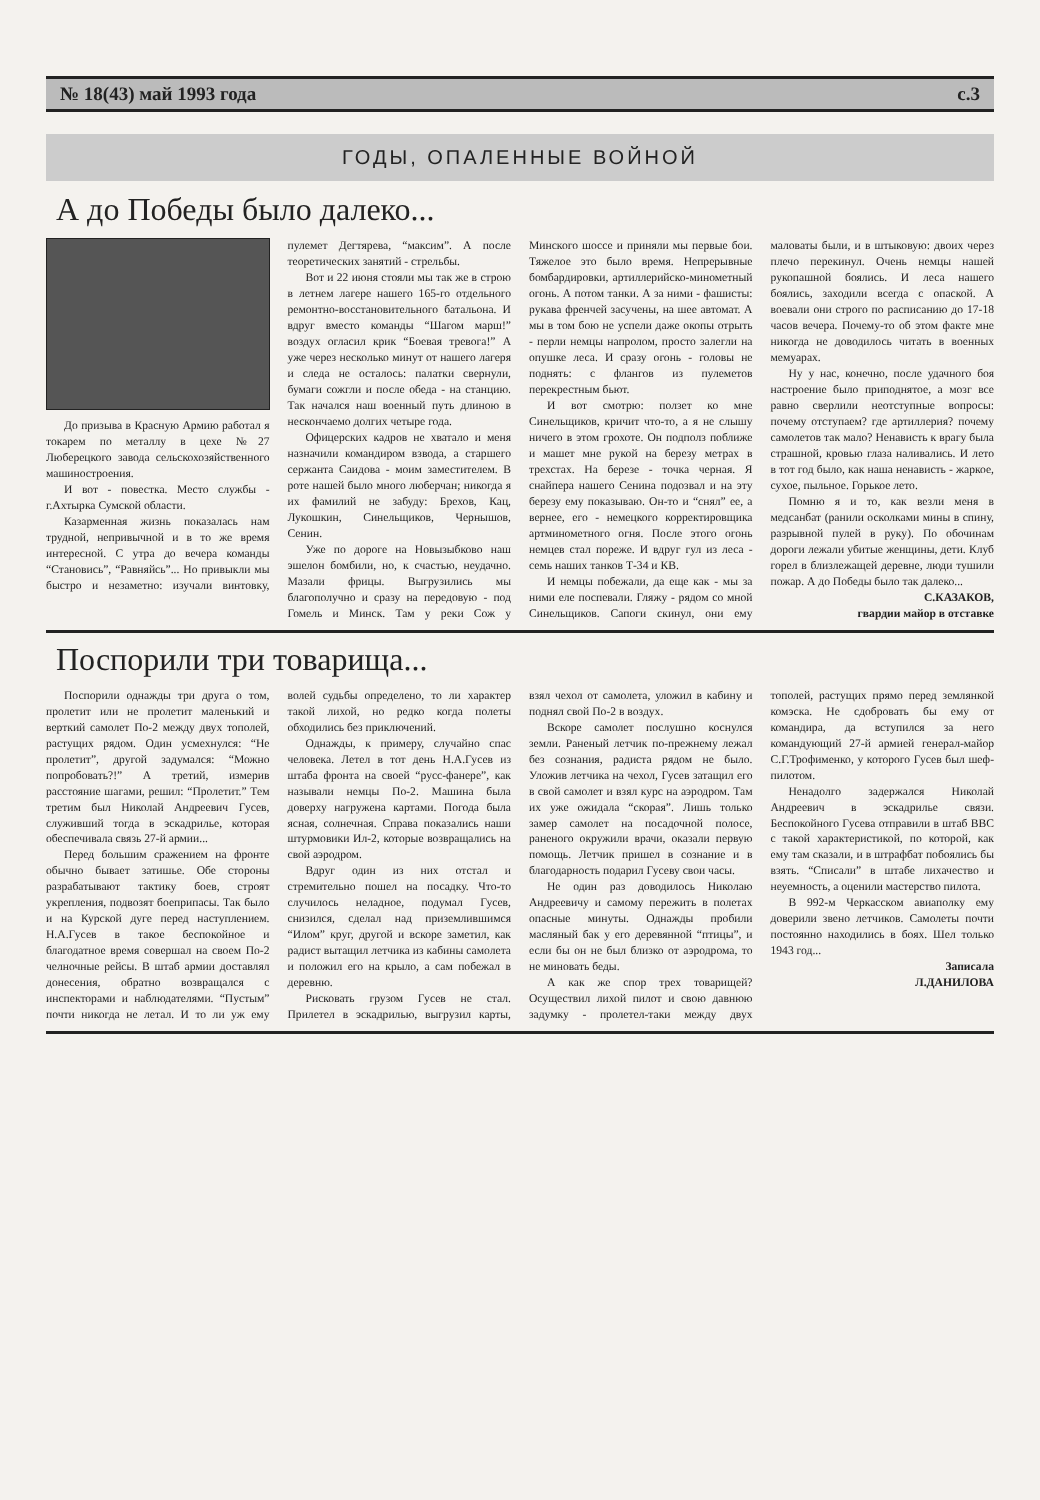№ 18(43) май 1993 года с.3
ГОДЫ, ОПАЛЕННЫЕ ВОЙНОЙ
А до Победы было далеко...
До призыва в Красную Армию работал я токарем по металлу в цехе №27 Люберецкого завода сельскохозяйственного машиностроения.
И вот - повестка. Место службы - г.Ахтырка Сумской области.
Казарменная жизнь показалась нам трудной, непривычной и в то же время интересной. С утра до вечера команды “Становись”, “Равняйсь”... Но привыкли мы быстро и незаметно: изучали винтовку, пулемет Дегтярева, “максим”. А после теоретических занятий - стрельбы.
Вот и 22 июня стояли мы так же в строю в летнем лагере нашего 165-го отдельного ремонтно-восстановительного батальона. И вдруг вместо команды “Шагом марш!” воздух огласил крик “Боевая тревога!” А уже через несколько минут от нашего лагеря и следа не осталось: палатки свернули, бумаги сожгли и после обеда - на станцию. Так начался наш военный путь длиною в нескончаемо долгих четыре года.
Офицерских кадров не хватало и меня назначили командиром взвода, а старшего сержанта Саидова - моим заместителем. В роте нашей было много люберчан; никогда я их фамилий не забуду: Брехов, Кац, Лукошкин, Синельщиков, Чернышов, Сенин.
Уже по дороге на Новызыбково наш эшелон бомбили, но, к счастью, неудачно. Мазали фрицы. Выгрузились мы благополучно и сразу на передовую - под Гомель и Минск. Там у реки Сож у Минского шоссе и приняли мы первые бои. Тяжелое это было время. Непрерывные бомбардировки, артиллерийско-минометный огонь. А потом танки. А за ними - фашисты: рукава френчей засучены, на шее автомат. А мы в том бою не успели даже окопы отрыть - перли немцы напролом, просто залегли на опушке леса. И сразу огонь - головы не поднять: с флангов из пулеметов перекрестным бьют.
И вот смотрю: ползет ко мне Синельщиков, кричит что-то, а я не слышу ничего в этом грохоте. Он подполз поближе и машет мне рукой на березу метрах в трехстах. На березе - точка черная. Я снайпера нашего Сенина подозвал и на эту березу ему показываю. Он-то и “снял” ее, а вернее, его - немецкого корректировщика артминометного огня. После этого огонь немцев стал пореже. И вдруг гул из леса - семь наших танков Т-34 и КВ.
И немцы побежали, да еще как - мы за ними еле поспевали. Гляжу - рядом со мной Синельщиков. Сапоги скинул, они ему маловаты были, и в штыковую: двоих через плечо перекинул. Очень немцы нашей рукопашной боялись. И леса нашего боялись, заходили всегда с опаской. А воевали они строго по расписанию до 17-18 часов вечера. Почему-то об этом факте мне никогда не доводилось читать в военных мемуарах.
Ну у нас, конечно, после удачного боя настроение было приподнятое, а мозг все равно сверлили неотступные вопросы: почему отступаем? где артиллерия? почему самолетов так мало? Ненависть к врагу была страшной, кровью глаза наливались. И лето в тот год было, как наша ненависть - жаркое, сухое, пыльное. Горькое лето.
Помню я и то, как везли меня в медсанбат (ранили осколками мины в спину, разрывной пулей в руку). По обочинам дороги лежали убитые женщины, дети. Клуб горел в близлежащей деревне, люди тушили пожар. А до Победы было так далеко...
С.КАЗАКОВ,
гвардии майор в отставке
Поспорили три товарища...
Поспорили однажды три друга о том, пролетит или не пролетит маленький и верткий самолет По-2 между двух тополей, растущих рядом. Один усмехнулся: “Не пролетит”, другой задумался: “Можно попробовать?!” А третий, измерив расстояние шагами, решил: “Пролетит.” Тем третим был Николай Андреевич Гусев, служивший тогда в эскадрилье, которая обеспечивала связь 27-й армии...
Перед большим сражением на фронте обычно бывает затишье. Обе стороны разрабатывают тактику боев, строят укрепления, подвозят боеприпасы. Так было и на Курской дуге перед наступлением. Н.А.Гусев в такое беспокойное и благодатное время совершал на своем По-2 челночные рейсы. В штаб армии доставлял донесения, обратно возвращался с инспекторами и наблюдателями. “Пустым” почти никогда не летал. И то ли уж ему волей судьбы определено, то ли характер такой лихой, но редко когда полеты обходились без приключений.
Однажды, к примеру, случайно спас человека. Летел в тот день Н.А.Гусев из штаба фронта на своей “русс-фанере”, как называли немцы По-2. Машина была доверху нагружена картами. Погода была ясная, солнечная. Справа показались наши штурмовики Ил-2, которые возвращались на свой аэродром.
Вдруг один из них отстал и стремительно пошел на посадку. Что-то случилось неладное, подумал Гусев, снизился, сделал над приземлившимся “Илом” круг, другой и вскоре заметил, как радист вытащил летчика из кабины самолета и положил его на крыло, а сам побежал в деревню.
Рисковать грузом Гусев не стал. Прилетел в эскадрилью, выгрузил карты, взял чехол от самолета, уложил в кабину и поднял свой По-2 в воздух.
Вскоре самолет послушно коснулся земли. Раненый летчик по-прежнему лежал без сознания, радиста рядом не было. Уложив летчика на чехол, Гусев затащил его в свой самолет и взял курс на аэродром. Там их уже ожидала “скорая”. Лишь только замер самолет на посадочной полосе, раненого окружили врачи, оказали первую помощь. Летчик пришел в сознание и в благодарность подарил Гусеву свои часы.
Не один раз доводилось Николаю Андреевичу и самому пережить в полетах опасные минуты. Однажды пробили масляный бак у его деревянной “птицы”, и если бы он не был близко от аэродрома, то не миновать беды.
А как же спор трех товарищей? Осуществил лихой пилот и свою давнюю задумку - пролетел-таки между двух тополей, растущих прямо перед землянкой комэска. Не сдобровать бы ему от командира, да вступился за него командующий 27-й армией генерал-майор С.Г.Трофименко, у которого Гусев был шеф-пилотом.
Ненадолго задержался Николай Андреевич в эскадрилье связи. Беспокойного Гусева отправили в штаб ВВС с такой характеристикой, по которой, как ему там сказали, и в штрафбат побоялись бы взять. “Списали” в штабе лихачество и неуемность, а оценили мастерство пилота.
В 992-м Черкасском авиаполку ему доверили звено летчиков. Самолеты почти постоянно находились в боях. Шел только 1943 год...
Записала
Л.ДАНИЛОВА